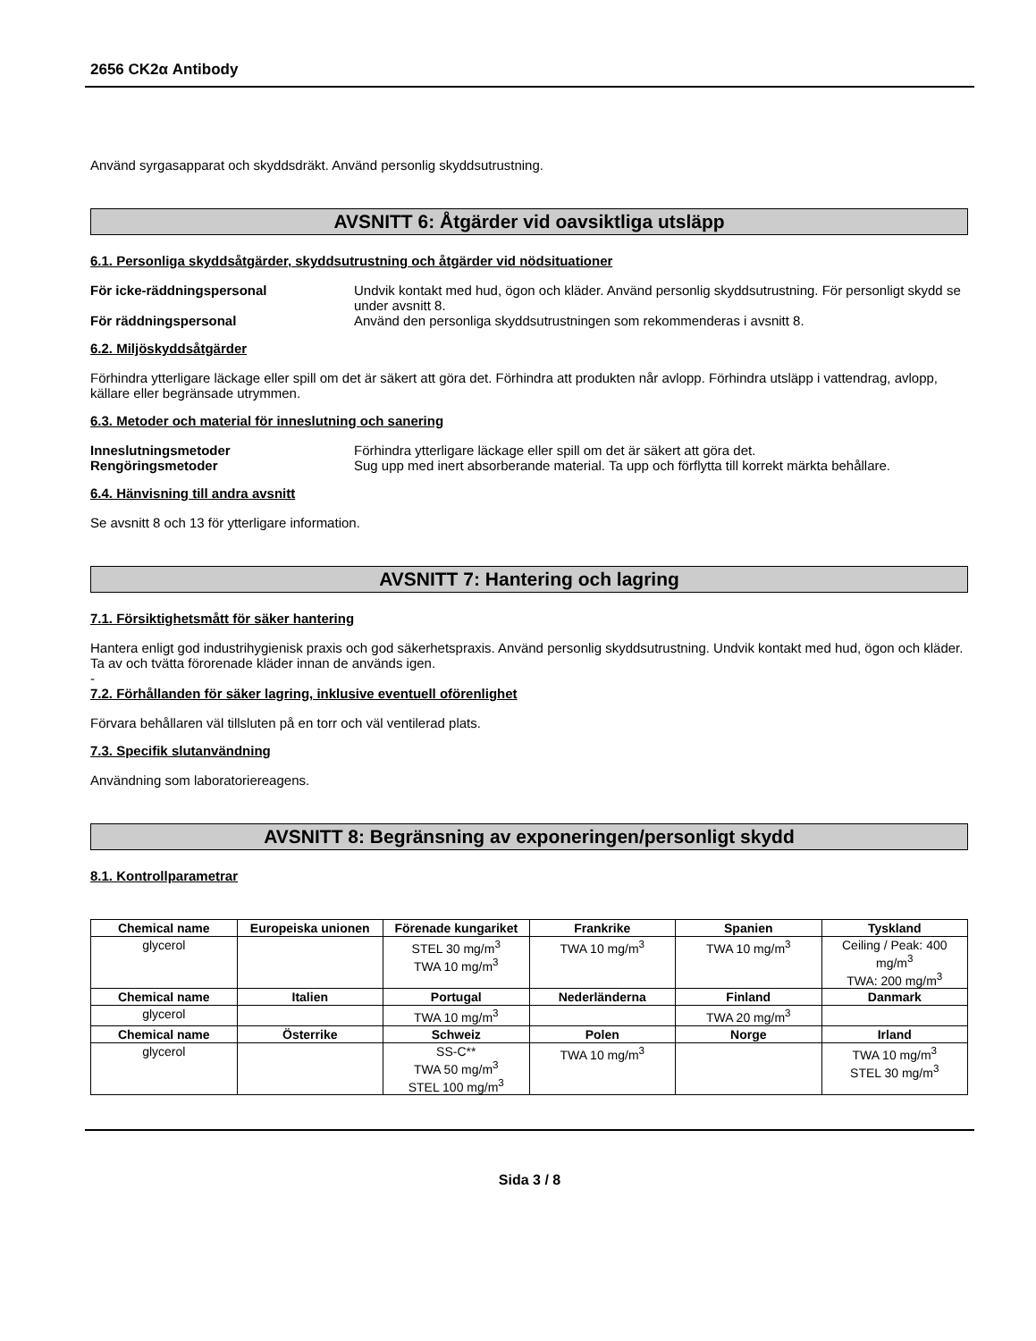2656 CK2α Antibody
Använd syrgasapparat och skyddsdräkt. Använd personlig skyddsutrustning.
AVSNITT 6: Åtgärder vid oavsiktliga utsläpp
6.1. Personliga skyddsåtgärder, skyddsutrustning och åtgärder vid nödsituationer
För icke-räddningspersonal Undvik kontakt med hud, ögon och kläder. Använd personlig skyddsutrustning. För personligt skydd se under avsnitt 8.
För räddningspersonal Använd den personliga skyddsutrustningen som rekommenderas i avsnitt 8.
6.2. Miljöskyddsåtgärder
Förhindra ytterligare läckage eller spill om det är säkert att göra det. Förhindra att produkten når avlopp. Förhindra utsläpp i vattendrag, avlopp, källare eller begränsade utrymmen.
6.3. Metoder och material för inneslutning och sanering
Inneslutningsmetoder Förhindra ytterligare läckage eller spill om det är säkert att göra det.
Rengöringsmetoder Sug upp med inert absorberande material. Ta upp och förflytta till korrekt märkta behållare.
6.4. Hänvisning till andra avsnitt
Se avsnitt 8 och 13 för ytterligare information.
AVSNITT 7: Hantering och lagring
7.1. Försiktighetsmått för säker hantering
Hantera enligt god industrihygienisk praxis och god säkerhetspraxis. Använd personlig skyddsutrustning. Undvik kontakt med hud, ögon och kläder. Ta av och tvätta förorenade kläder innan de används igen.
-
7.2. Förhållanden för säker lagring, inklusive eventuell oförenlighet
Förvara behållaren väl tillsluten på en torr och väl ventilerad plats.
7.3. Specifik slutanvändning
Användning som laboratoriereagens.
AVSNITT 8: Begränsning av exponeringen/personligt skydd
8.1. Kontrollparametrar
| Chemical name | Europeiska unionen | Förenade kungariket | Frankrike | Spanien | Tyskland |
| --- | --- | --- | --- | --- | --- |
| glycerol | | STEL 30 mg/m<sup>3</sup> TWA 10 mg/m<sup>3</sup> | TWA 10 mg/m<sup>3</sup> | TWA 10 mg/m<sup>3</sup> | Ceiling / Peak: 400 mg/m<sup>3</sup> TWA: 200 mg/m<sup>3</sup> |
| Chemical name | Italien | Portugal | Nederländerna | Finland | Danmark |
| glycerol | | TWA 10 mg/m<sup>3</sup> | | TWA 20 mg/m<sup>3</sup> | |
| Chemical name | Österrike | Schweiz | Polen | Norge | Irland |
| glycerol | | SS-C** TWA 50 mg/m<sup>3</sup> STEL 100 mg/m<sup>3</sup> | TWA 10 mg/m<sup>3</sup> | | TWA 10 mg/m<sup>3</sup> STEL 30 mg/m<sup>3</sup> |
Sida 3 / 8